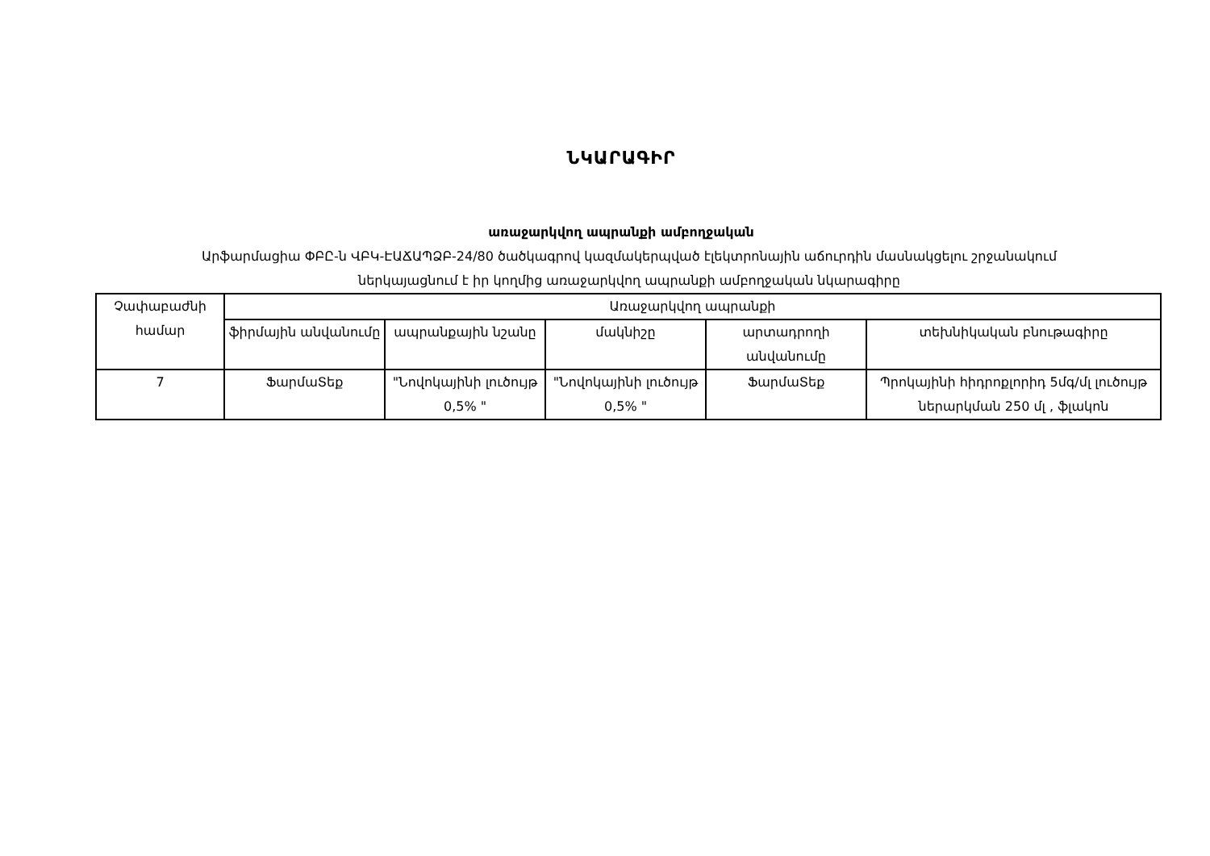ՆԿԱՐԱԳԻՐ
առաջարկվող ապրանքի ամբողջական
Արֆարմացիա ՓԲԸ-ն ՎԲԿ-ԷԱՃԱՊՁԲ-24/80 ծածկագրով կազմակերպված էլեկտրոնային աճուրդին մասնակցելու շրջանակում
ներկայացնում է իր կողմից առաջարկվող ապրանքի ամբողջական նկարագիրը
| Չափաբաժնի համար | Առաջարկվող ապրանքի | | | | |
| --- | --- | --- | --- | --- | --- |
| | ֆիրմային անվանումը | ապրանքային նշանը | մակնիշը | արտադրողի անվանումը | տեխնիկական բնութագիրը |
| 7 | ՖարմաՏեք | "Նովոկայինի լուծույթ 0,5% " | "Նովոկայինի լուծույթ 0,5% " | ՖարմաՏեք | Պրոկայինի հիդրոքլորիդ 5մգ/մլ լուծույթ ներարկման 250 մլ , ֆլակոն |